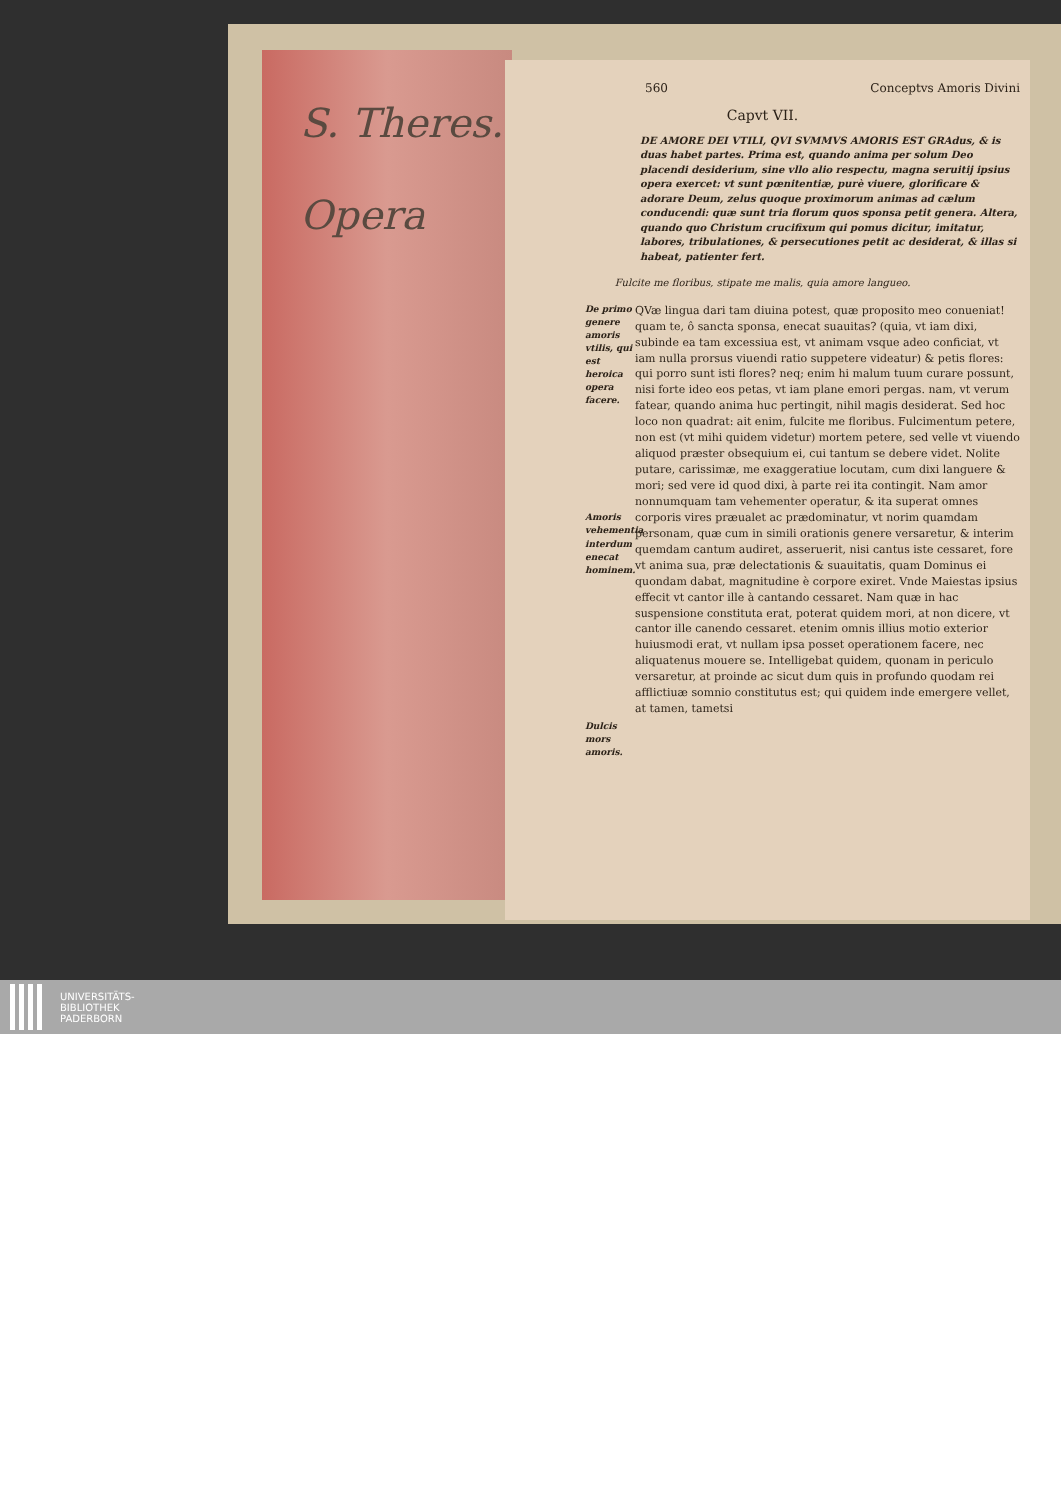S. Theres.
Opera
560 Conceptvs Amoris Divini
Capvt VII.
DE AMORE DEI VTILI, QVI SVMMVS AMORIS EST GRAdus, & is duas habet partes. Prima est, quando anima per solum Deo placendi desiderium, sine vllo alio respectu, magna seruitij ipsius opera exercet: vt sunt pœnitentiæ, purè viuere, glorificare & adorare Deum, zelus quoque proximorum animas ad cælum conducendi: quæ sunt tria florum quos sponsa petit genera. Altera, quando quo Christum crucifixum qui pomus dicitur, imitatur, labores, tribulationes, & persecutiones petit ac desiderat, & illas si habeat, patienter fert.
Fulcite me floribus, stipate me malis, quia amore langueo.
De primo genere amoris vtilis, qui est heroica opera facere.
Amoris vehementia interdum enecat hominem.
Dulcis mors amoris.
QVæ lingua dari tam diuina potest, quæ proposito meo conueniat! quam te, ô sancta sponsa, enecat suauitas? (quia, vt iam dixi, subinde ea tam excessiua est, vt animam vsque adeo conficiat, vt iam nulla prorsus viuendi ratio suppetere videatur) & petis flores: qui porro sunt isti flores? neq; enim hi malum tuum curare possunt, nisi forte ideo eos petas, vt iam plane emori pergas. nam, vt verum fatear, quando anima huc pertingit, nihil magis desiderat. Sed hoc loco non quadrat: ait enim, fulcite me floribus. Fulcimentum petere, non est (vt mihi quidem videtur) mortem petere, sed velle vt viuendo aliquod præster obsequium ei, cui tantum se debere videt. Nolite putare, carissimæ, me exaggeratiue locutam, cum dixi languere & mori; sed vere id quod dixi, à parte rei ita contingit. Nam amor nonnumquam tam vehementer operatur, & ita superat omnes corporis vires præualet ac prædominatur, vt norim quamdam personam, quæ cum in simili orationis genere versaretur, & interim quemdam cantum audiret, asseruerit, nisi cantus iste cessaret, fore vt anima sua, præ delectationis & suauitatis, quam Dominus ei quondam dabat, magnitudine è corpore exiret. Vnde Maiestas ipsius effecit vt cantor ille à cantando cessaret. Nam quæ in hac suspensione constituta erat, poterat quidem mori, at non dicere, vt cantor ille canendo cessaret. etenim omnis illius motio exterior huiusmodi erat, vt nullam ipsa posset operationem facere, nec aliquatenus mouere se. Intelligebat quidem, quonam in periculo versaretur, at proinde ac sicut dum quis in profundo quodam rei afflictiuæ somnio constitutus est; qui quidem inde emergere vellet, at tamen, tametsi
UNIVERSITÄTS-
BIBLIOTHEK
PADERBORN